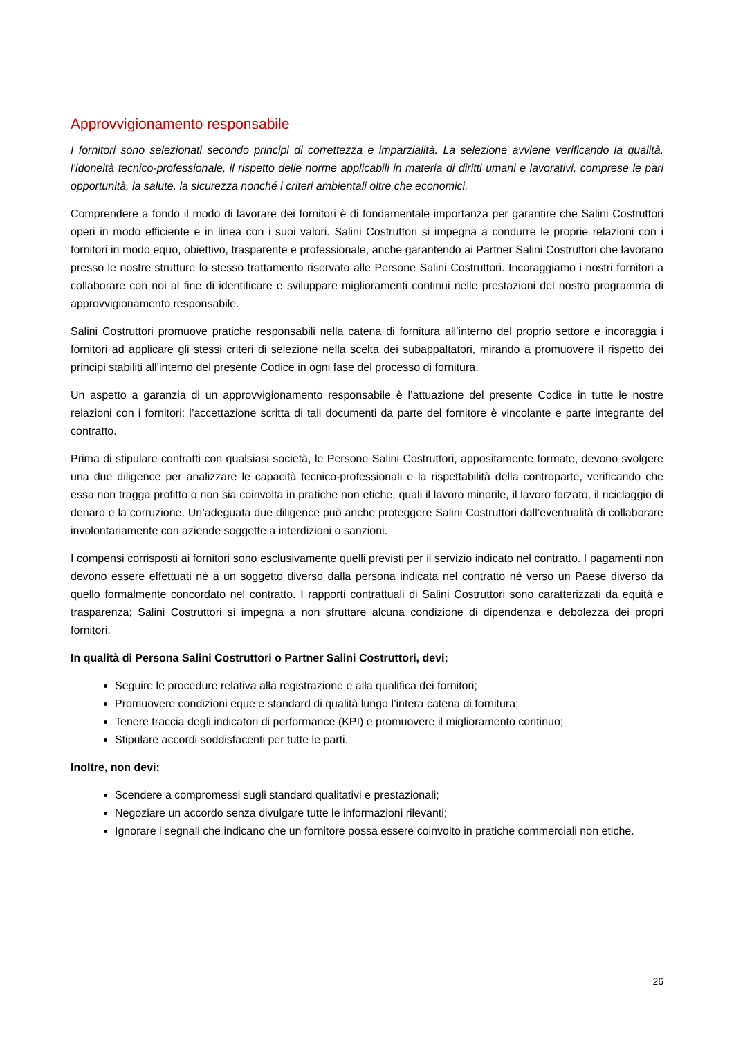Approvvigionamento responsabile
I fornitori sono selezionati secondo principi di correttezza e imparzialità. La selezione avviene verificando la qualità, l’idoneità tecnico-professionale, il rispetto delle norme applicabili in materia di diritti umani e lavorativi, comprese le pari opportunità, la salute, la sicurezza nonché i criteri ambientali oltre che economici.
Comprendere a fondo il modo di lavorare dei fornitori è di fondamentale importanza per garantire che Salini Costruttori operi in modo efficiente e in linea con i suoi valori. Salini Costruttori si impegna a condurre le proprie relazioni con i fornitori in modo equo, obiettivo, trasparente e professionale, anche garantendo ai Partner Salini Costruttori che lavorano presso le nostre strutture lo stesso trattamento riservato alle Persone Salini Costruttori. Incoraggiamo i nostri fornitori a collaborare con noi al fine di identificare e sviluppare miglioramenti continui nelle prestazioni del nostro programma di approvvigionamento responsabile.
Salini Costruttori promuove pratiche responsabili nella catena di fornitura all’interno del proprio settore e incoraggia i fornitori ad applicare gli stessi criteri di selezione nella scelta dei subappaltatori, mirando a promuovere il rispetto dei principi stabiliti all’interno del presente Codice in ogni fase del processo di fornitura.
Un aspetto a garanzia di un approvvigionamento responsabile è l’attuazione del presente Codice in tutte le nostre relazioni con i fornitori: l’accettazione scritta di tali documenti da parte del fornitore è vincolante e parte integrante del contratto.
Prima di stipulare contratti con qualsiasi società, le Persone Salini Costruttori, appositamente formate, devono svolgere una due diligence per analizzare le capacità tecnico-professionali e la rispettabilità della controparte, verificando che essa non tragga profitto o non sia coinvolta in pratiche non etiche, quali il lavoro minorile, il lavoro forzato, il riciclaggio di denaro e la corruzione. Un’adeguata due diligence può anche proteggere Salini Costruttori dall’eventualità di collaborare involontariamente con aziende soggette a interdizioni o sanzioni.
I compensi corrisposti ai fornitori sono esclusivamente quelli previsti per il servizio indicato nel contratto. I pagamenti non devono essere effettuati né a un soggetto diverso dalla persona indicata nel contratto né verso un Paese diverso da quello formalmente concordato nel contratto. I rapporti contrattuali di Salini Costruttori sono caratterizzati da equità e trasparenza; Salini Costruttori si impegna a non sfruttare alcuna condizione di dipendenza e debolezza dei propri fornitori.
In qualità di Persona Salini Costruttori o Partner Salini Costruttori, devi:
Seguire le procedure relativa alla registrazione e alla qualifica dei fornitori;
Promuovere condizioni eque e standard di qualità lungo l’intera catena di fornitura;
Tenere traccia degli indicatori di performance (KPI) e promuovere il miglioramento continuo;
Stipulare accordi soddisfacenti per tutte le parti.
Inoltre, non devi:
Scendere a compromessi sugli standard qualitativi e prestazionali;
Negoziare un accordo senza divulgare tutte le informazioni rilevanti;
Ignorare i segnali che indicano che un fornitore possa essere coinvolto in pratiche commerciali non etiche.
26